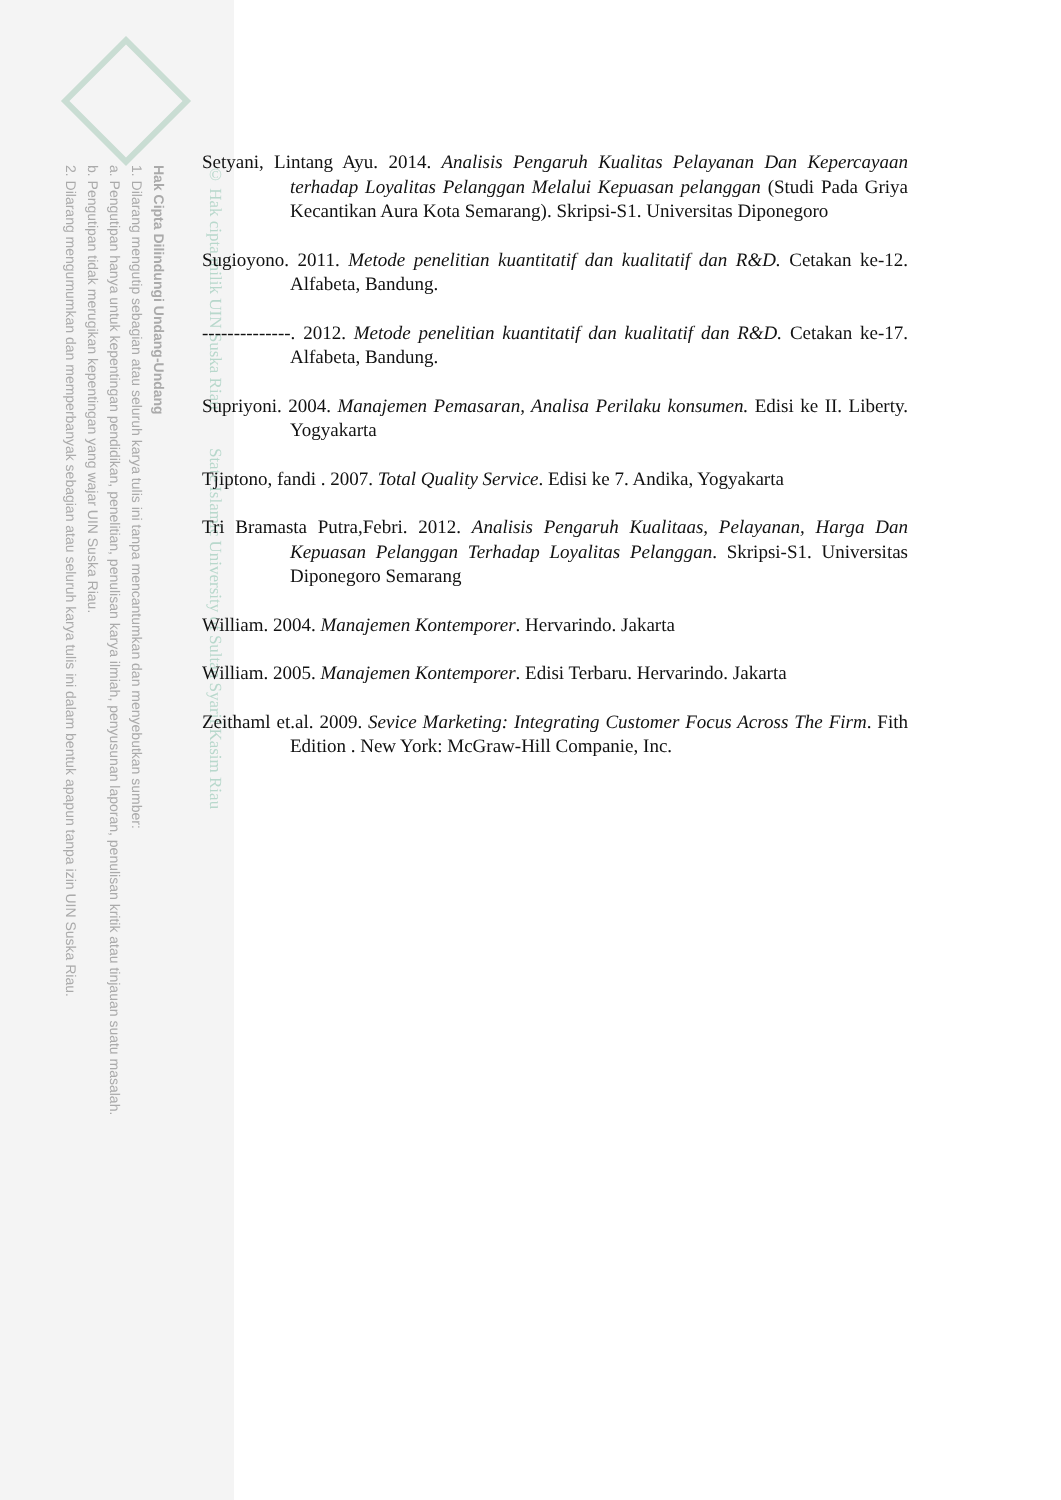Hak Cipta Dilindungi Undang-Undang
1. Dilarang mengutip sebagian atau seluruh karya tulis ini tanpa mencantumkan dan menyebutkan sumber:
a. Pengutipan hanya untuk kepentingan pendidikan, penelitian, penulisan karya ilmiah, penyusunan laporan, penulisan kritik atau tinjauan suatu masalah.
b. Pengutipan tidak merugikan kepentingan yang wajar UIN Suska Riau.
2. Dilarang mengumumkan dan memperbanyak sebagian atau seluruh karya tulis ini dalam bentuk apapun tanpa izin UIN Suska Riau.
© Hak cipta milik UIN Suska Riau State Islamic University of Sultan Syarif Kasim Riau
Setyani, Lintang Ayu. 2014. Analisis Pengaruh Kualitas Pelayanan Dan Kepercayaan terhadap Loyalitas Pelanggan Melalui Kepuasan pelanggan (Studi Pada Griya Kecantikan Aura Kota Semarang). Skripsi-S1. Universitas Diponegoro
Sugioyono. 2011. Metode penelitian kuantitatif dan kualitatif dan R&D. Cetakan ke-12. Alfabeta, Bandung.
--------------. 2012. Metode penelitian kuantitatif dan kualitatif dan R&D. Cetakan ke-17. Alfabeta, Bandung.
Supriyoni. 2004. Manajemen Pemasaran, Analisa Perilaku konsumen. Edisi ke II. Liberty. Yogyakarta
Tjiptono, fandi . 2007. Total Quality Service. Edisi ke 7. Andika, Yogyakarta
Tri Bramasta Putra,Febri. 2012. Analisis Pengaruh Kualitaas, Pelayanan, Harga Dan Kepuasan Pelanggan Terhadap Loyalitas Pelanggan. Skripsi-S1. Universitas Diponegoro Semarang
William. 2004. Manajemen Kontemporer. Hervarindo. Jakarta
William. 2005. Manajemen Kontemporer. Edisi Terbaru. Hervarindo. Jakarta
Zeithaml et.al. 2009. Sevice Marketing: Integrating Customer Focus Across The Firm. Fith Edition . New York: McGraw-Hill Companie, Inc.